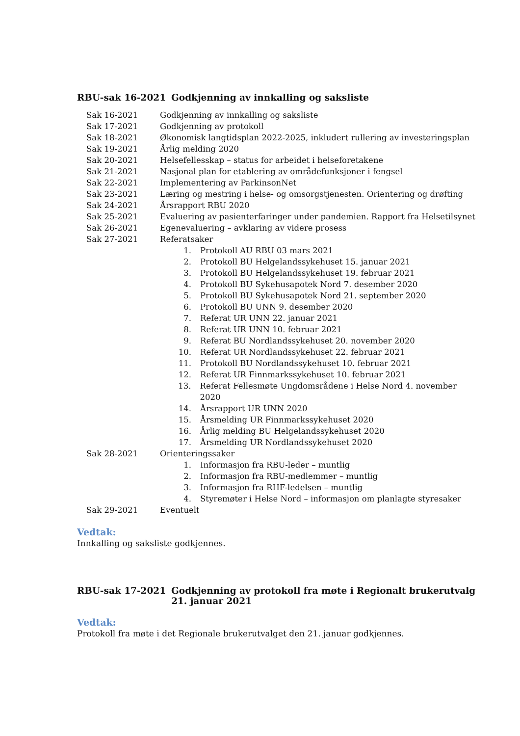RBU-sak 16-2021 Godkjenning av innkalling og saksliste
| Sak 16-2021 | Godkjenning av innkalling og saksliste |
| Sak 17-2021 | Godkjenning av protokoll |
| Sak 18-2021 | Økonomisk langtidsplan 2022-2025, inkludert rullering av investeringsplan |
| Sak 19-2021 | Årlig melding 2020 |
| Sak 20-2021 | Helsefellesskap – status for arbeidet i helseforetakene |
| Sak 21-2021 | Nasjonal plan for etablering av områdefunksjoner i fengsel |
| Sak 22-2021 | Implementering av ParkinsonNet |
| Sak 23-2021 | Læring og mestring i helse- og omsorgstjenesten. Orientering og drøfting |
| Sak 24-2021 | Årsrapport RBU 2020 |
| Sak 25-2021 | Evaluering av pasienterfaringer under pandemien. Rapport fra Helsetilsynet |
| Sak 26-2021 | Egenevaluering – avklaring av videre prosess |
| Sak 27-2021 | Referatsaker 1. Protokoll AU RBU 03 mars 2021 2. Protokoll BU Helgelandssykehuset 15. januar 2021 3. Protokoll BU Helgelandssykehuset 19. februar 2021 4. Protokoll BU Sykehusapotek Nord 7. desember 2020 5. Protokoll BU Sykehusapotek Nord 21. september 2020 6. Protokoll BU UNN 9. desember 2020 7. Referat UR UNN 22. januar 2021 8. Referat UR UNN 10. februar 2021 9. Referat BU Nordlandssykehuset 20. november 2020 10. Referat UR Nordlandssykehuset 22. februar 2021 11. Protokoll BU Nordlandssykehuset 10. februar 2021 12. Referat UR Finnmarkssykehuset 10. februar 2021 13. Referat Fellesmøte Ungdomsrådene i Helse Nord 4. november 2020 14. Årsrapport UR UNN 2020 15. Årsmelding UR Finnmarkssykehuset 2020 16. Årlig melding BU Helgelandssykehuset 2020 17. Årsmelding UR Nordlandssykehuset 2020 |
| Sak 28-2021 | Orienteringssaker 1. Informasjon fra RBU-leder – muntlig 2. Informasjon fra RBU-medlemmer – muntlig 3. Informasjon fra RHF-ledelsen – muntlig 4. Styremøter i Helse Nord – informasjon om planlagte styresaker |
| Sak 29-2021 | Eventuelt |
Vedtak:
Innkalling og saksliste godkjennes.
RBU-sak 17-2021 Godkjenning av protokoll fra møte i Regionalt brukerutvalg 21. januar 2021
Vedtak:
Protokoll fra møte i det Regionale brukerutvalget den 21. januar godkjennes.